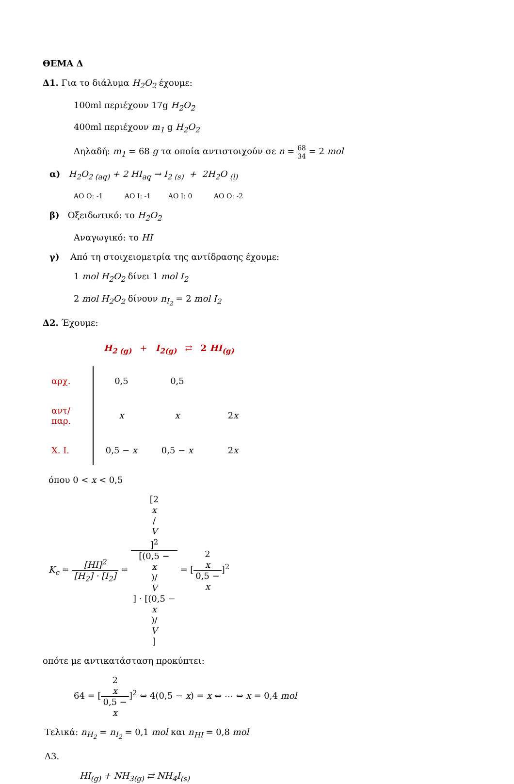ΘΕΜΑ Δ
Δ1. Για το διάλυμα H<sub>2</sub>O<sub>2</sub> έχουμε:
100ml περιέχουν 17g H<sub>2</sub>O<sub>2</sub>
400ml περιέχουν m<sub>1</sub> g H<sub>2</sub>O<sub>2</sub>
Δηλαδή: m<sub>1</sub> = 68 g τα οποία αντιστοιχούν σε n = 68 34 = 2 mol
α) H<sub>2</sub>O<sub>2 (aq)</sub> + 2 HI<sub>aq</sub> → I<sub>2 (s)</sub> + 2H<sub>2</sub>O <sub>(l)</sub>
ΑΟ O: -1 ΑΟ I: -1 ΑΟ I: 0 ΑΟ O: -2
β) Οξειδωτικό: το H<sub>2</sub>O<sub>2</sub>
Αναγωγικό: το HI
γ) Από τη στοιχειομετρία της αντίδρασης έχουμε:
1 mol H<sub>2</sub>O<sub>2</sub> δίνει 1 mol I<sub>2</sub>
2 mol H<sub>2</sub>O<sub>2</sub> δίνουν n<sub>I<sub>2</sub></sub> = 2 mol I<sub>2</sub>
Δ2. Έχουμε:
H<sub>2 (g)</sub> + I<sub>2(g)</sub> ⇄ 2 HI<sub>(g)</sub>
| αρχ. | 0,5 | 0,5 | |
| αντ/παρ. | x | x | 2 x |
| Χ. Ι. | 0,5 − x | 0,5 − x | 2 x |
όπου 0 < x < 0,5
K<sub>c</sub> = [HI]<sup>2</sup> [H<sub>2</sub>] · [I<sub>2</sub>] = [2
x
/
V]<sup>2</sup> [(0,5 −
x)/
V] · [(0,5 −
x)/
V] = [2
x 0,5 −
x]<sup>2</sup>
οπότε με αντικατάσταση προκύπτει:
64 = [2
x 0,5 −
x]<sup>2</sup> ⇔ 4(0,5 − x) = x ⇔ ⋯ ⇔ x = 0,4 mol
Τελικά: n<sub>H<sub>2</sub></sub> = n<sub>I<sub>2</sub></sub> = 0,1 mol και n<sub>HI</sub> = 0,8 mol
Δ3.
HI<sub>(g)</sub> + NH<sub>3(g)</sub> ⇄ NH<sub>4</sub>I<sub>(s)</sub>